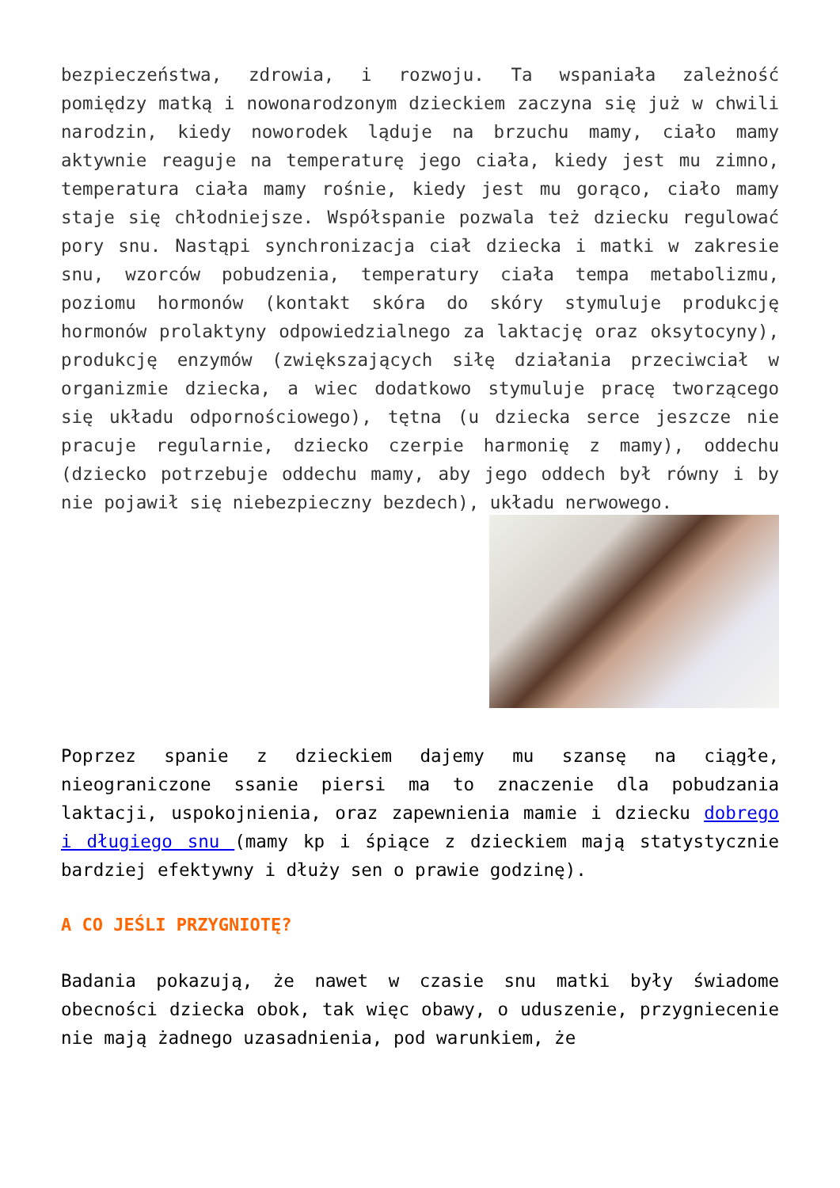bezpieczeństwa, zdrowia, i rozwoju. Ta wspaniała zależność pomiędzy matką i nowonarodzonym dzieckiem zaczyna się już w chwili narodzin, kiedy noworodek ląduje na brzuchu mamy, ciało mamy aktywnie reaguje na temperaturę jego ciała, kiedy jest mu zimno, temperatura ciała mamy rośnie, kiedy jest mu gorąco, ciało mamy staje się chłodniejsze. Współspanie pozwala też dziecku regulować pory snu. Nastąpi synchronizacja ciał dziecka i matki w zakresie snu, wzorców pobudzenia, temperatury ciała tempa metabolizmu, poziomu hormonów (kontakt skóra do skóry stymuluje produkcję hormonów prolaktyny odpowiedzialnego za laktację oraz oksytocyny), produkcję enzymów (zwiększających siłę działania przeciwciał w organizmie dziecka, a wiec dodatkowo stymuluje pracę tworzącego się układu odpornościowego), tętna (u dziecka serce jeszcze nie pracuje regularnie, dziecko czerpie harmonię z mamy), oddechu (dziecko potrzebuje oddechu mamy, aby jego oddech był równy i by nie pojawił się niebezpieczny bezdech), układu nerwowego.
Poprzez spanie z dzieckiem dajemy mu szansę na ciągłe, nieograniczone ssanie piersi ma to znaczenie dla pobudzania laktacji, uspokojnienia, oraz zapewnienia mamie i dziecku dobrego i długiego snu (mamy kp i śpiące z dzieckiem mają statystycznie bardziej efektywny i dłuży sen o prawie godzinę).
A CO JEŚLI PRZYGNIOTĘ?
Badania pokazują, że nawet w czasie snu matki były świadome obecności dziecka obok, tak więc obawy, o uduszenie, przygniecenie nie mają żadnego uzasadnienia, pod warunkiem, że